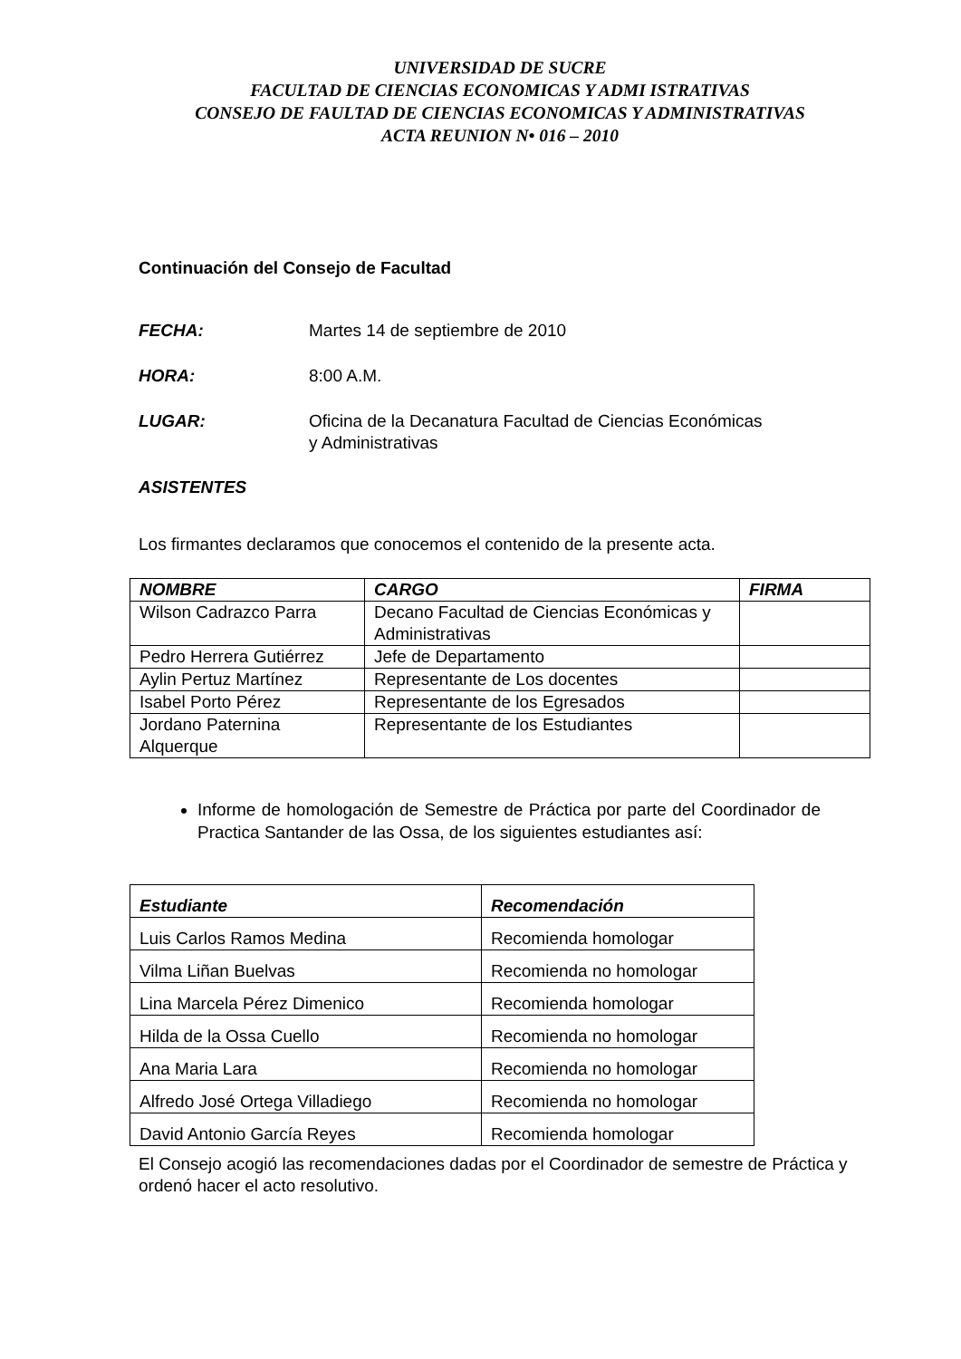UNIVERSIDAD DE SUCRE
FACULTAD DE CIENCIAS ECONOMICAS Y ADMI ISTRATIVAS
CONSEJO DE FAULTAD DE CIENCIAS ECONOMICAS Y ADMINISTRATIVAS
ACTA REUNION N• 016 – 2010
Continuación del Consejo de Facultad
FECHA: Martes 14 de septiembre de 2010
HORA: 8:00 A.M.
LUGAR: Oficina de la Decanatura Facultad de Ciencias Económicas
y Administrativas
ASISTENTES
Los firmantes declaramos que conocemos el contenido de la presente acta.
| NOMBRE | CARGO | FIRMA |
| --- | --- | --- |
| Wilson Cadrazco Parra | Decano Facultad de Ciencias Económicas y Administrativas | |
| Pedro Herrera Gutiérrez | Jefe de Departamento | |
| Aylin Pertuz Martínez | Representante de Los docentes | |
| Isabel Porto Pérez | Representante de los Egresados | |
| Jordano Paternina Alquerque | Representante de los Estudiantes | |
Informe de homologación de Semestre de Práctica por parte del Coordinador de Practica Santander de las Ossa, de los siguientes estudiantes así:
| Estudiante | Recomendación |
| --- | --- |
| Luis Carlos Ramos Medina | Recomienda homologar |
| Vilma Liñan Buelvas | Recomienda no homologar |
| Lina Marcela Pérez Dimenico | Recomienda homologar |
| Hilda de la Ossa Cuello | Recomienda no homologar |
| Ana Maria Lara | Recomienda no homologar |
| Alfredo José Ortega Villadiego | Recomienda no homologar |
| David Antonio García Reyes | Recomienda homologar |
El Consejo acogió las recomendaciones dadas por el Coordinador de semestre de Práctica y ordenó hacer el acto resolutivo.